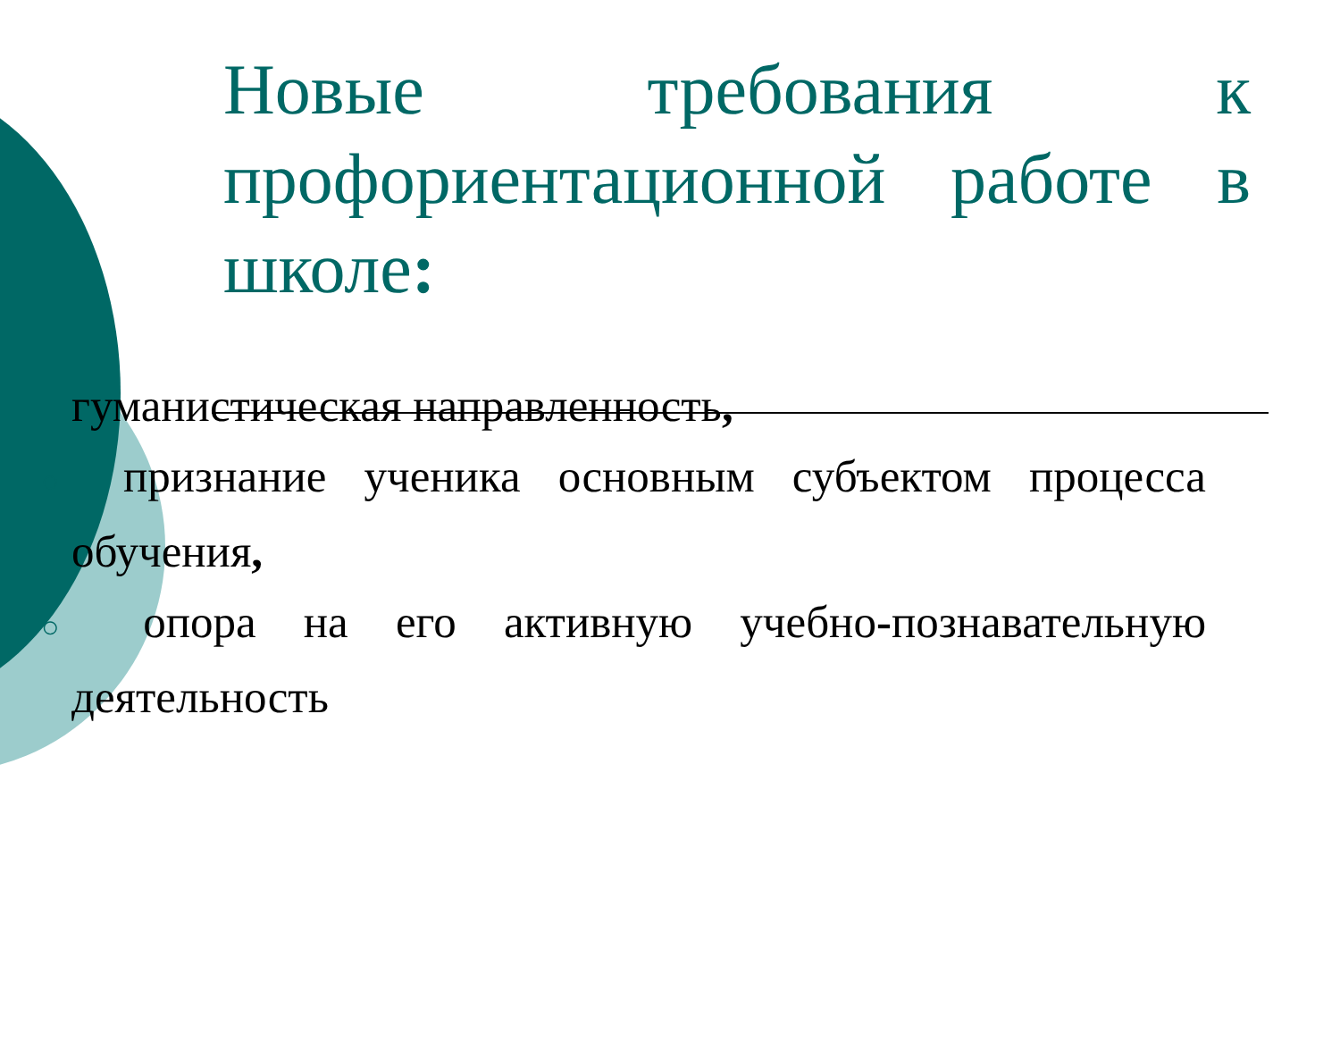Новые требования к профориентационной работе в школе:
гуманистическая направленность,
○ признание ученика основным субъектом процесса обучения,
○ опора на его активную учебно-познавательную деятельность